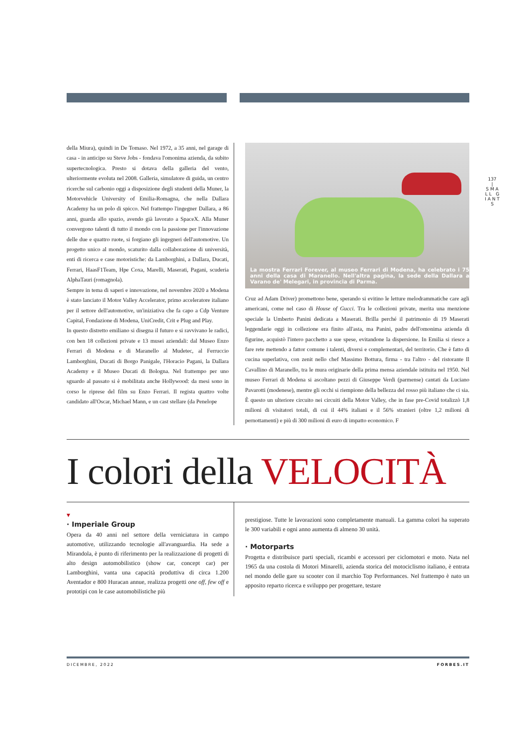137
|
S M A L L G I A N T S
della Miura), quindi in De Tomaso. Nel 1972, a 35 anni, nel garage di casa - in anticipo su Steve Jobs - fondava l'omonima azienda, da subito supertecnologica. Presto si dotava della galleria del vento, ulteriormente evoluta nel 2008. Galleria, simulatore di guida, un centro ricerche sul carbonio oggi a disposizione degli studenti della Muner, la Motorvehicle University of Emilia-Romagna, che nella Dallara Academy ha un polo di spicco. Nel frattempo l'ingegner Dallara, a 86 anni, guarda allo spazio, avendo già lavorato a SpaceX. Alla Muner convergono talenti di tutto il mondo con la passione per l'innovazione delle due e quattro ruote, si forgiano gli ingegneri dell'automotive. Un progetto unico al mondo, scaturito dalla collaborazione di università, enti di ricerca e case motoristiche: da Lamborghini, a Dallara, Ducati, Ferrari, HaasF1Team, Hpe Coxa, Marelli, Maserati, Pagani, scuderia AlphaTauri (romagnola).
Sempre in tema di saperi e innovazione, nel novembre 2020 a Modena è stato lanciato il Motor Valley Accelerator, primo acceleratore italiano per il settore dell'automotive, un'iniziativa che fa capo a Cdp Venture Capital, Fondazione di Modena, UniCredit, Crit e Plug and Play.
In questo distretto emiliano si disegna il futuro e si ravvivano le radici, con ben 18 collezioni private e 13 musei aziendali: dal Museo Enzo Ferrari di Modena e di Maranello al Mudetec, al Ferruccio Lamborghini, Ducati di Borgo Panigale, l'Horacio Pagani, la Dallara Academy e il Museo Ducati di Bologna. Nel frattempo per uno sguardo al passato si è mobilitata anche Hollywood: da mesi sono in corso le riprese del film su Enzo Ferrari. Il regista quattro volte candidato all'Oscar, Michael Mann, e un cast stellare (da Penelope
La mostra Ferrari Forever, al museo Ferrari di Modena, ha celebrato i 75 anni della casa di Maranello. Nell'altra pagina, la sede della Dallara a Varano de' Melegari, in provincia di Parma.
Cruz ad Adam Driver) promettono bene, sperando si evitino le letture melodrammatiche care agli americani, come nel caso di House of Gucci. Tra le collezioni private, merita una menzione speciale la Umberto Panini dedicata a Maserati. Brilla perché il patrimonio di 19 Maserati leggendarie oggi in collezione era finito all'asta, ma Panini, padre dell'omonima azienda di figurine, acquistò l'intero pacchetto a sue spese, evitandone la dispersione. In Emilia si riesce a fare rete mettendo a fattor comune i talenti, diversi e complementari, del territorio. Che è fatto di cucina superlativa, con zenit nello chef Massimo Bottura, firma - tra l'altro - del ristorante Il Cavallino di Maranello, tra le mura originarie della prima mensa aziendale istituita nel 1950. Nel museo Ferrari di Modena si ascoltano pezzi di Giuseppe Verdi (parmense) cantati da Luciano Pavarotti (modenese), mentre gli occhi si riempiono della bellezza del rosso più italiano che ci sia. È questo un ulteriore circuito nei circuiti della Motor Valley, che in fase pre-Covid totalizzò 1,8 milioni di visitatori totali, di cui il 44% italiani e il 56% stranieri (oltre 1,2 milioni di pernottamenti) e più di 300 milioni di euro di impatto economico. F
I colori della VELOCITÀ
▾
· Imperiale Group
Opera da 40 anni nel settore della verniciatura in campo automotive, utilizzando tecnologie all'avanguardia. Ha sede a Mirandola, è punto di riferimento per la realizzazione di progetti di alto design automobilistico (show car, concept car) per Lamborghini, vanta una capacità produttiva di circa 1.200 Aventador e 800 Huracan annue, realizza progetti one off, few off e prototipi con le case automobilistiche più
prestigiose. Tutte le lavorazioni sono completamente manuali. La gamma colori ha superato le 300 variabili e ogni anno aumenta di almeno 30 unità.
· Motorparts
Progetta e distribuisce parti speciali, ricambi e accessori per ciclomotori e moto. Nata nel 1965 da una costola di Motori Minarelli, azienda storica del motociclismo italiano, è entrata nel mondo delle gare su scooter con il marchio Top Performances. Nel frattempo è nato un apposito reparto ricerca e sviluppo per progettare, testare
DICEMBRE, 2022 FORBES.IT